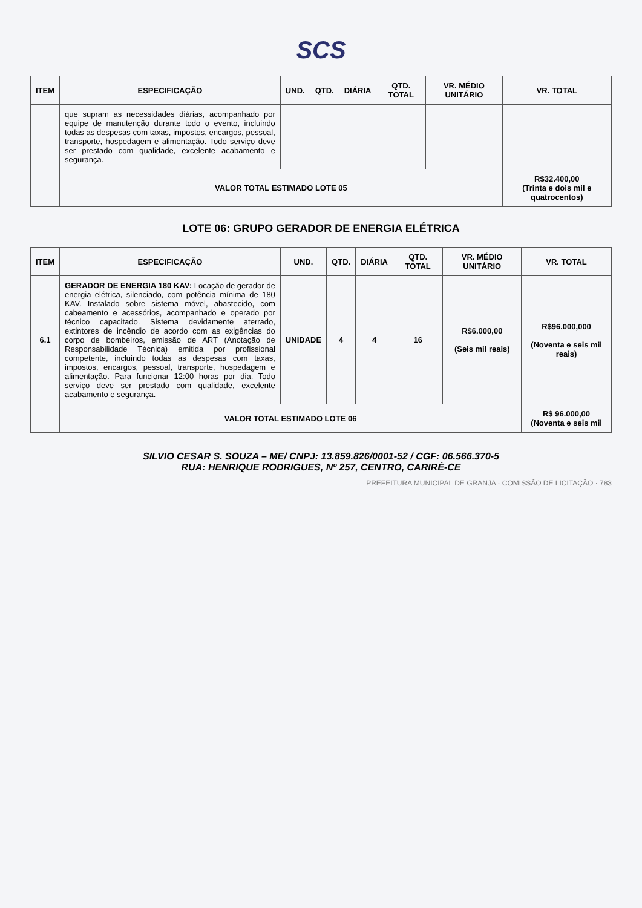SCS
| ITEM | ESPECIFICAÇÃO | UND. | QTD. | DIÁRIA | QTD. TOTAL | VR. MÉDIO UNITÁRIO | VR. TOTAL |
| --- | --- | --- | --- | --- | --- | --- | --- |
| | que supram as necessidades diárias, acompanhado por equipe de manutenção durante todo o evento, incluindo todas as despesas com taxas, impostos, encargos, pessoal, transporte, hospedagem e alimentação. Todo serviço deve ser prestado com qualidade, excelente acabamento e segurança. | | | | | | |
| | VALOR TOTAL ESTIMADO LOTE 05 | | | | | | R$32.400,00 (Trinta e dois mil e quatrocentos) |
LOTE 06: GRUPO GERADOR DE ENERGIA ELÉTRICA
| ITEM | ESPECIFICAÇÃO | UND. | QTD. | DIÁRIA | QTD. TOTAL | VR. MÉDIO UNITÁRIO | VR. TOTAL |
| --- | --- | --- | --- | --- | --- | --- | --- |
| 6.1 | GERADOR DE ENERGIA 180 KAV: Locação de gerador de energia elétrica, silenciado, com potência mínima de 180 KAV. Instalado sobre sistema móvel, abastecido, com cabeamento e acessórios, acompanhado e operado por técnico capacitado. Sistema devidamente aterrado, extintores de incêndio de acordo com as exigências do corpo de bombeiros, emissão de ART (Anotação de Responsabilidade Técnica) emitida por profissional competente, incluindo todas as despesas com taxas, impostos, encargos, pessoal, transporte, hospedagem e alimentação. Para funcionar 12:00 horas por dia. Todo serviço deve ser prestado com qualidade, excelente acabamento e segurança. | UNIDADE | 4 | 4 | 16 | R$6.000,00 (Seis mil reais) | R$96.000,000 (Noventa e seis mil reais) |
| | VALOR TOTAL ESTIMADO LOTE 06 | | | | | | R$ 96.000,00 (Noventa e seis mil |
SILVIO CESAR S. SOUZA – ME/ CNPJ: 13.859.826/0001-52 / CGF: 06.566.370-5
RUA: HENRIQUE RODRIGUES, Nº 257, CENTRO, CARIRÉ-CE
PREFEITURA MUNICIPAL DE GRANJA · COMISSÃO DE LICITAÇÃO · 783